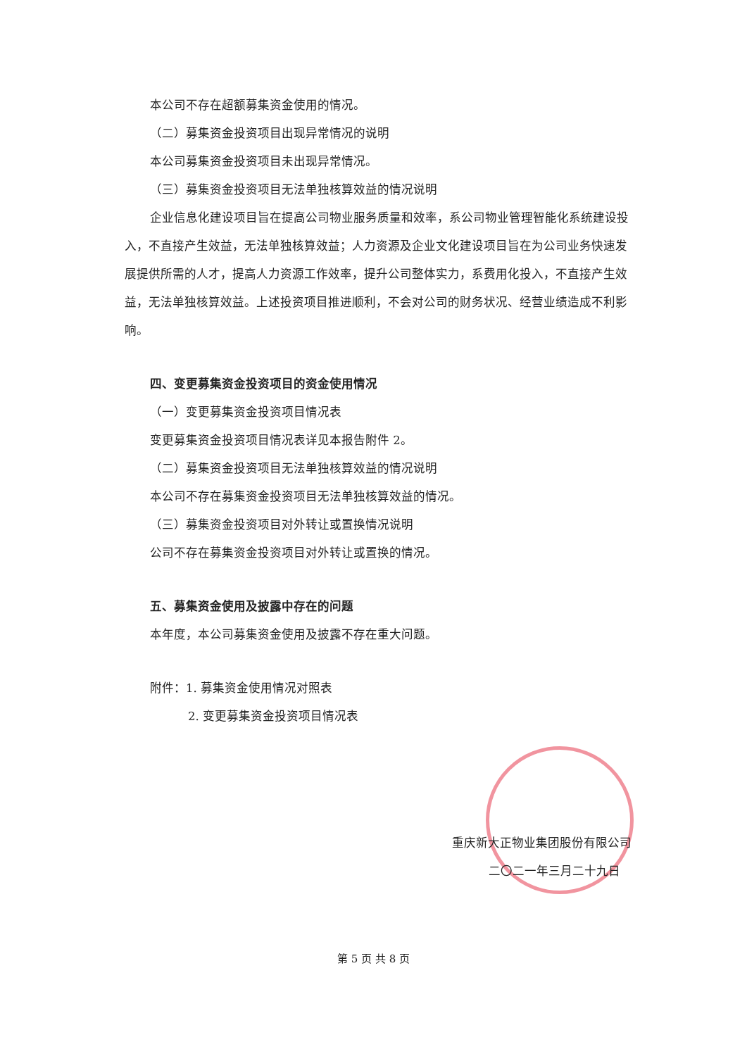本公司不存在超额募集资金使用的情况。
（二）募集资金投资项目出现异常情况的说明
本公司募集资金投资项目未出现异常情况。
（三）募集资金投资项目无法单独核算效益的情况说明
企业信息化建设项目旨在提高公司物业服务质量和效率，系公司物业管理智能化系统建设投入，不直接产生效益，无法单独核算效益；人力资源及企业文化建设项目旨在为公司业务快速发展提供所需的人才，提高人力资源工作效率，提升公司整体实力，系费用化投入，不直接产生效益，无法单独核算效益。上述投资项目推进顺利，不会对公司的财务状况、经营业绩造成不利影响。
四、变更募集资金投资项目的资金使用情况
（一）变更募集资金投资项目情况表
变更募集资金投资项目情况表详见本报告附件 2。
（二）募集资金投资项目无法单独核算效益的情况说明
本公司不存在募集资金投资项目无法单独核算效益的情况。
（三）募集资金投资项目对外转让或置换情况说明
公司不存在募集资金投资项目对外转让或置换的情况。
五、募集资金使用及披露中存在的问题
本年度，本公司募集资金使用及披露不存在重大问题。
附件：1. 募集资金使用情况对照表
2. 变更募集资金投资项目情况表
重庆新大正物业集团股份有限公司
二〇二一年三月二十九日
第 5 页 共 8 页